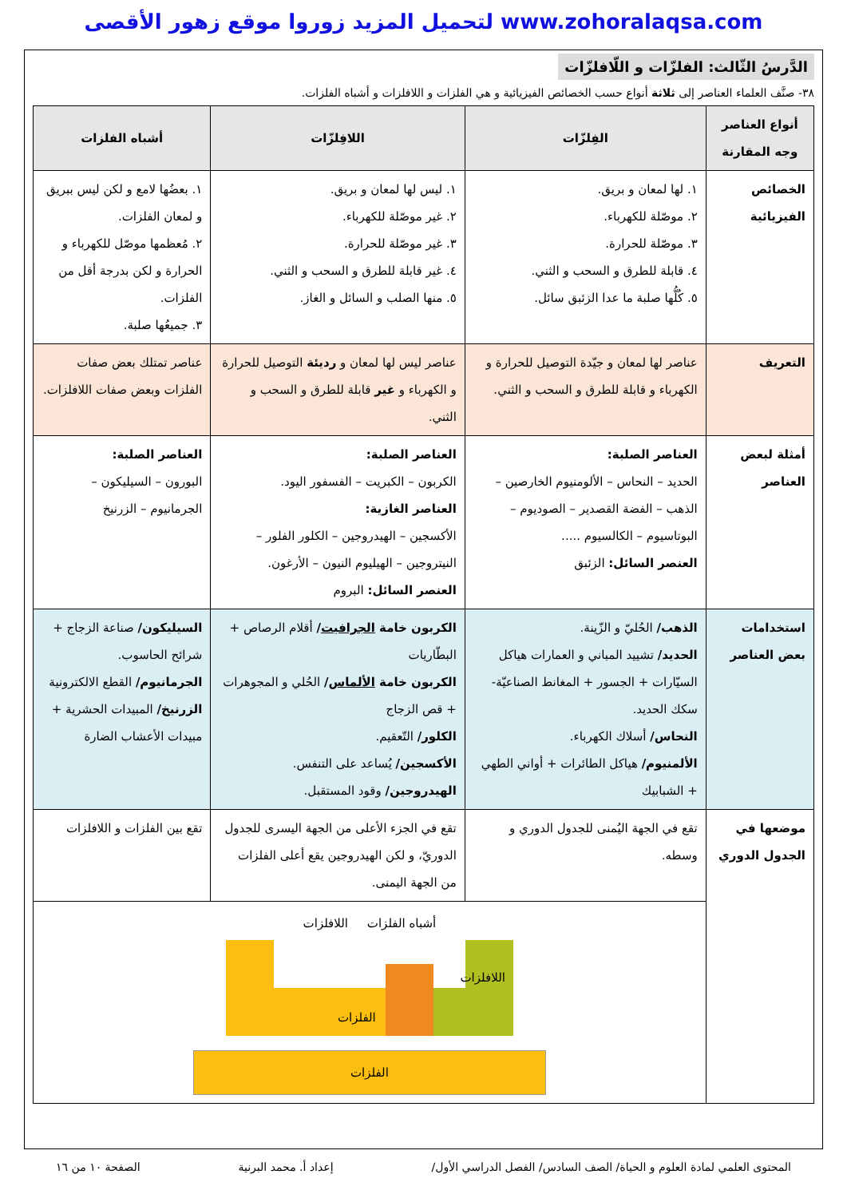لتحميل المزيد زوروا موقع زهور الأقصى www.zohoralaqsa.com
الدَّرسُ الثّالث: الفلزّات و اللّافلزّات
٣٨- صنَّف العلماء العناصر إلى ثلاثة أنواع حسب الخصائص الفيزيائية و هي الفلزات و اللافلزات و أشباه الفلزات.
| أنواع العناصر وجه المقارنة | الفِلزّات | اللافِلزّات | أشباه الفلزات |
| --- | --- | --- | --- |
| الخصائص الفيزيائية | ١. لها لمعان و بريق. ٢. موصّلة للكهرباء. ٣. موصّلة للحرارة. ٤. قابلة للطرق و السحب و الثني. ٥. كُلُّها صلبة ما عدا الزئبق سائل. | ١. ليس لها لمعان و بريق. ٢. غير موصّلة للكهرباء. ٣. غير موصّلة للحرارة. ٤. غير قابلة للطرق و السحب و الثني. ٥. منها الصلب و السائل و الغاز. | ١. بعضُها لامع و لكن ليس ببريق و لمعان الفلزات. ٢. مُعظمها موصّل للكهرباء و الحرارة و لكن بدرجة أقل من الفلزات. ٣. جميعُها صلبة. |
| التعريف | عناصر لها لمعان و جيّدة التوصيل للحرارة و الكهرباء و قابلة للطرق و السحب و الثني. | عناصر ليس لها لمعان و رديئة التوصيل للحرارة و الكهرباء و غير قابلة للطرق و السحب و الثني. | عناصر تمتلك بعض صفات الفلزات وبعض صفات اللافلزات. |
| أمثلة لبعض العناصر | العناصر الصلبة: الحديد – النحاس – الألومنيوم الخارصين – الذهب – الفضة القصدير – الصوديوم – البوتاسيوم – الكالسيوم ..... العنصر السائل: الزئبق | العناصر الصلبة: الكربون – الكبريت – الفسفور اليود. العناصر الغازية: الأكسجين – الهيدروجين – الكلور الفلور – النيتروجين – الهيليوم النيون – الأرغون. العنصر السائل: البروم | العناصر الصلبة: البورون – السيليكون – الجرمانيوم – الزرنيخ |
| استخدامات بعض العناصر | الذهب/ الحُليّ و الزّينة. الحديد/ تشييد المباني و العمارات هياكل السيّارات + الجسور + المغانط الصناعيّة- سكك الحديد. النحاس/ أسلاك الكهرباء. الألمنيوم/ هياكل الطائرات + أواني الطهي + الشبابيك | الكربون خامة الجرافيت / أقلام الرصاص + البطّاريات الكربون خامة الألماس / الحُلي و المجوهرات + قص الزجاج الكلور/ التّعقيم. الأكسجين/ يُساعد على التنفس. الهيدروجين/ وقود المستقبل. | السيليكون/ صناعة الزجاج + شرائح الحاسوب. الجرمانيوم/ القطع الالكترونية الزرنيخ/ المبيدات الحشرية + مبيدات الأعشاب الضارة |
| موضعها في الجدول الدوري | تقع في الجهة اليُمنى للجدول الدوري و وسطه. | تقع في الجزء الأعلى من الجهة اليسرى للجدول الدوريّ، و لكن الهيدروجين يقع أعلى الفلزات من الجهة اليمنى. | تقع بين الفلزات و اللافلزات |
| | أشباه الفلزات اللافلزات الفلزات اللافلزات الفلزات | | |
المحتوى العلمي لمادة العلوم و الحياة/ الصف السادس/ الفصل الدراسي الأول/ إعداد أ. محمد البرنية الصفحة ١٠ من ١٦